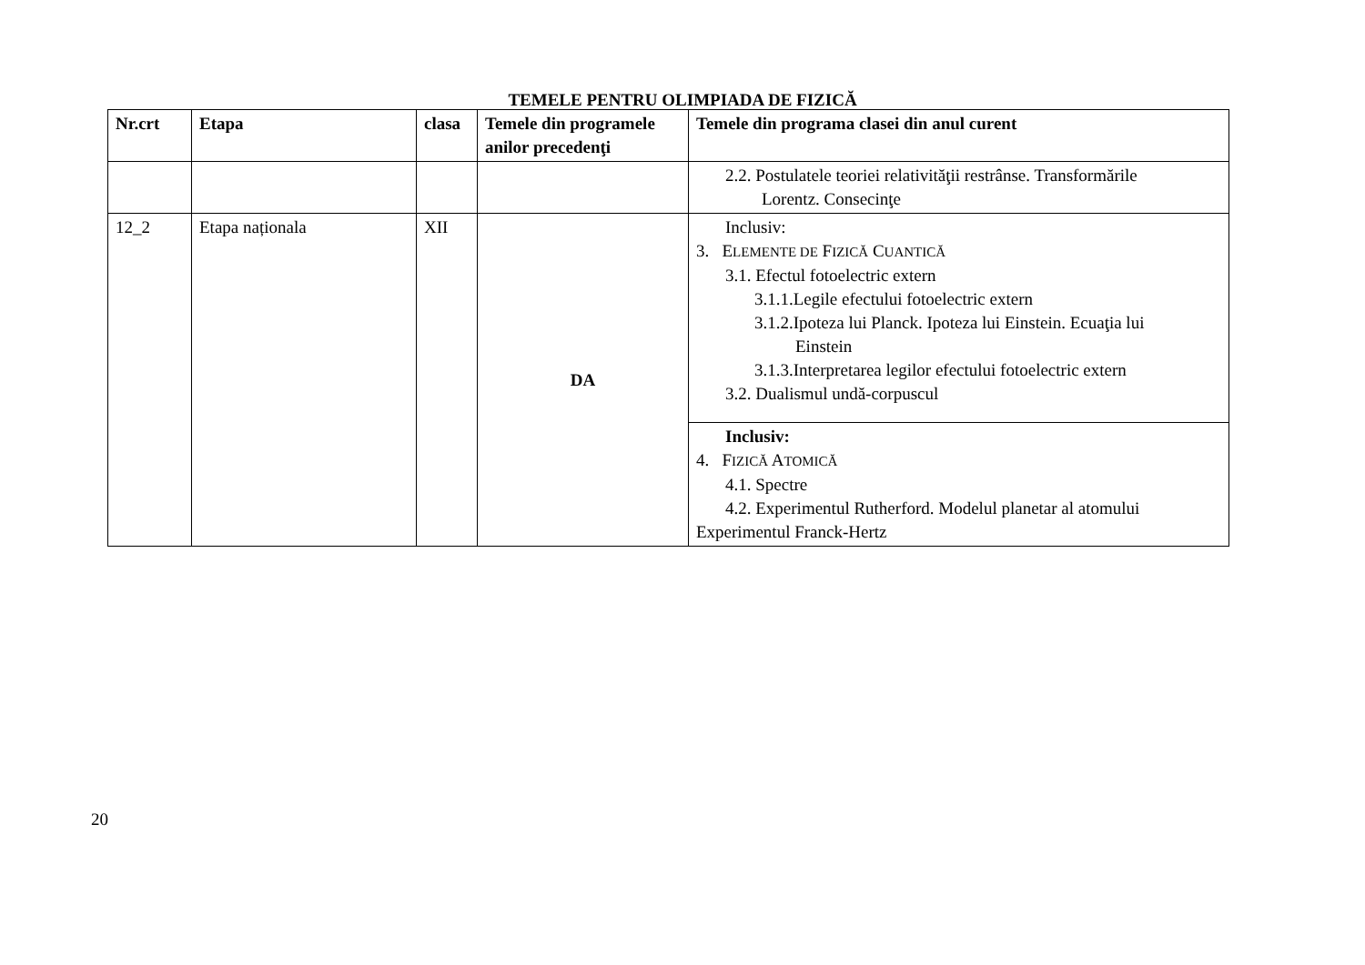TEMELE PENTRU OLIMPIADA DE FIZICĂ
| Nr.crt | Etapa | clasa | Temele din programele anilor precedenţi | Temele din programa clasei din anul curent |
| --- | --- | --- | --- | --- |
| | | | | 2.2. Postulatele teoriei relativităţii restrânse. Transformările Lorentz. Consecinţe |
| 12_2 | Etapa naționala | XII | DA | Inclusiv: 3. E LEMENTE DE F IZICĂ C UANTICĂ 3.1. Efectul fotoelectric extern 3.1.1.Legile efectului fotoelectric extern 3.1.2.Ipoteza lui Planck. Ipoteza lui Einstein. Ecuaţia lui Einstein 3.1.3.Interpretarea legilor efectului fotoelectric extern 3.2. Dualismul undă-corpuscul |
| | | | | Inclusiv: 4. F IZICĂ A TOMICĂ 4.1. Spectre 4.2. Experimentul Rutherford. Modelul planetar al atomului Experimentul Franck-Hertz |
20